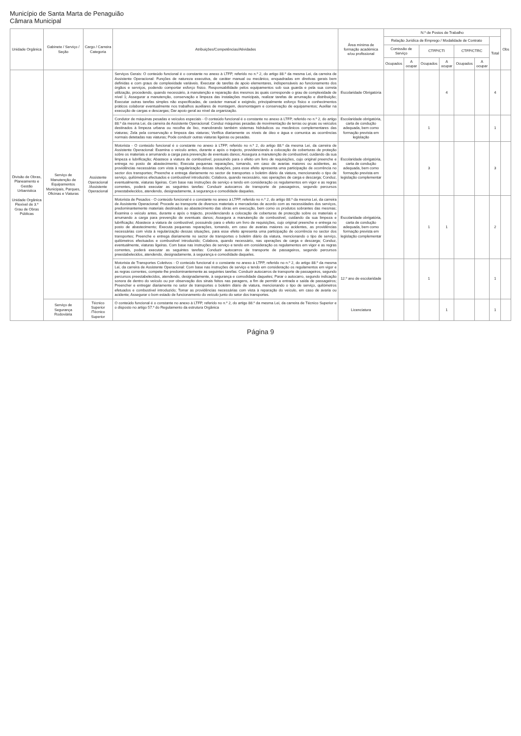Município de Santa Marta de Penaguião
Câmara Municipal
| Unidade Orgânica | Gabinete / Serviço / Seção | Cargo / Carreira Categoria | Atribuições/Competências/Atividades | Área mínima de formação académica e/ou profissional | N.º de Postos de Trabalho | | | | | | | Obs |
| --- | --- | --- | --- | --- | --- | --- | --- | --- | --- | --- | --- | --- |
| | | | | | Relação Jurídica de Emprego / Modalidade de Contrato | | | | | | Total | |
| | | | | | Comissão de Serviço | | CTFP/CTI | | CTFP/CTRC | | | |
| | | | | | Ocupados | A ocupar | Ocupados | A ocupar | Ocupados | A ocupar | | |
| Divisão de Obras, Planeamento e Gestão Urbanística Unidade Orgânica Flexível de 3.º Grau de Obras Públicas | Serviço de Manutenção de Equipamentos Municipais, Parques, Oficinas e Viaturas | Assistente Operacional /Assistente Operacional | Serviços Gerais: O conteúdo funcional é o constante no anexo à LTFP, referido no n.º 2, do artigo 88.º da mesma Lei, da carreira de Assistente Operacional: Funções de natureza executiva, de caráter manual ou mecânico, enquadradas em diretivas gerais bem definidas e com graus de complexidade variáveis. Executar de tarefas de apoio elementares, indispensáveis ao funcionamento dos órgãos e serviços, podendo comportar esforço físico. Responsabilidade pelos equipamentos sob sua guarda e pela sua correta utilização, procedendo, quando necessário, à manutenção e reparação dos mesmos às quais corresponde o grau de complexidade de nível 1; Assegurar a manutenção, conservação e limpeza das instalações municipais, realizar tarefas de arrumação e distribuição; Executar outras tarefas simples não especificadas, de carácter manual e exigindo, principalmente esforço físico e conhecimentos práticos colaborar eventualmente nos trabalhos auxiliares de montagem, desmontagem e conservação de equipamentos; Auxiliar na execução de cargas e descargas; Dar apoio geral ao nível da organização. | Escolaridade Obrigatória | | | | 4 | | | 4 | |
| | | | Condutor de máquinas pesadas e veículos especiais - O conteúdo funcional é o constante no anexo à LTFP, referido no n.º 2, do artigo 88.º da mesma Lei, da carreira de Assistente Operacional: Conduz máquinas pesadas de movimentação de terras ou gruas ou veículos destinados à limpeza urbana ou recolha de lixo, manobrando também sistemas hidráulicos ou mecânicos complementares das viaturas; Zela pela conservação e limpeza das viaturas; Verifica diariamente os níveis de óleo e água e comunica as ocorrências normais detetadas nas viaturas; Pode conduzir outras viaturas ligeiras ou pesadas. | Escolaridade obrigatória, carta de condução adequada, bem como formação prevista em legislação | | | 1 | | | | 1 | |
| | | | Motorista - O conteúdo funcional é o constante no anexo à LTFP, referido no n.º 2, do artigo 88.º da mesma Lei, da carreira de Assistente Operacional: Examina o veículo antes, durante e após o trajecto, providenciando a colocação de coberturas de proteção sobre os materiais e arrumando a carga para prevenção de eventuais danos; Assegura a manutenção de combustível, cuidando da sua limpeza e lubrificação; Abastece a viatura de combustível, possuindo para o efeito um livro de requisições, cujo original preenche e entrega no posto de abastecimento; Executa pequenas reparações, tomando, em caso de avarias maiores ou acidentes, as providências necessárias com vista à regularização dessas situações, para esse efeito apresenta uma participação de ocorrência no sector dos transportes; Preenche e entrega diariamente no sector de transportes o boletim diário da viatura, mencionando o tipo de serviço, quilómetros efectuados e combustível introduzido; Colabora, quando necessário, nas operações de carga e descarga; Conduz, eventualmente, viaturas ligeiras. Com base nas instruções de serviço e tendo em consideração os regulamentos em vigor e as regras correntes, poderá executar as seguintes tarefas: Conduzir autocarros de transporte de passageiros, segundo percursos preestabelecidos, atendendo, designadamente, à segurança e comodidade daqueles. | Escolaridade obrigatória, carta de condução adequada, bem como formação prevista em legislação complementar | | | 3 | | | | 3 | |
| | | | Motorista de Pesados - O conteúdo funcional é o constante no anexo à LTFP, referido no n.º 2, do artigo 88.º da mesma Lei, da carreira de Assistente Operacional: Procede ao transporte de diversos materiais e mercadorias de acordo com as necessidades dos serviços, predominantemente materiais destinados ao abastecimento das obras em execução, bem como os produtos sobrantes das mesmas; Examina o veículo antes, durante e após o trajecto, providenciando a colocação de coberturas de protecção sobre os materiais e arrumando a carga para prevenção de eventuais danos; Assegura a manutenção de combustível, cuidando da sua limpeza e lubrificação; Abastece a viatura de combustível, possuindo para o efeito um livro de requisições, cujo original preenche e entrega no posto de abastecimento; Executa pequenas reparações, tomando, em caso de avarias maiores ou acidentes, as providências necessárias com vista à regularização dessas situações, para esse efeito apresenta uma participação de ocorrência no sector dos transportes; Preenche e entrega diariamente no sector de transportes o boletim diário da viatura, mencionando o tipo de serviço, quilómetros efectuados e combustível introduzido; Colabora, quando necessário, nas operações de carga e descarga; Conduz, eventualmente, viaturas ligeiras. Com base nas instruções de serviço e tendo em consideração os regulamentos em vigor e as regras correntes, poderá executar as seguintes tarefas: Conduzir autocarros de transporte de passageiros, segundo percursos preestabelecidos, atendendo, designadamente, à segurança e comodidade daqueles. | Escolaridade obrigatória, carta de condução adequada, bem como formação prevista em legislação complementar | | | 1 | 1 | | | 2 | |
| | | | Motorista de Transportes Coletivos - O conteúdo funcional é o constante no anexo à LTFP, referido no n.º 2, do artigo 88.º da mesma Lei, da carreira de Assistente Operacional: Com base nas instruções de serviço e tendo em consideração os regulamentos em vigor e as regras correntes, compete-lhe predominantemente as seguintes tarefas: Conduzir autocarros de transporte de passageiros, segundo percursos preestabelecidos, atendendo, designadamente, à segurança e comodidade daqueles; Parar o autocarro, segundo indicação sonora de dentro do veículo ou por observação dos sinais feitos nas paragens, a fim de permitir a entrada e saída de passageiros; Preencher e entregar diariamente no setor de transportes o boletim diário de viatura, mencionando o tipo de serviço, quilómetros efetuados e combustível introduzido; Tomar as providências necessárias com vista à reparação do veículo, em caso de avaria ou acidente; Assegurar o bom estado de funcionamento do veículo junto do setor dos transportes. | 12.º ano de escolaridade | | | 1 | | | | 1 | |
| | Serviço de Segurança Rodoviária | Técnico Superior /Técnico Superior | O conteúdo funcional é o constante no anexo à LTFP, referido no n.º 2, do artigo 88.º da mesma Lei, da carreira de Técnico Superior e o disposto no artigo 57.º do Regulamento da estrutura Orgânica | Licenciatura | | | | 1 | | | 1 | |
Página 9